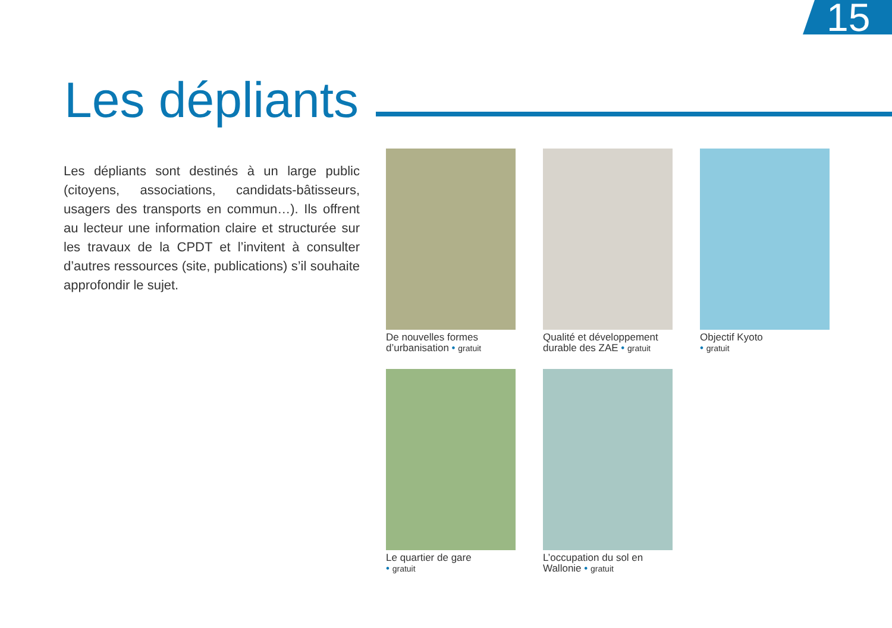15
Les dépliants
Les dépliants sont destinés à un large public (citoyens, associations, candidats-bâtisseurs, usagers des transports en commun…). Ils offrent au lecteur une information claire et structurée sur les travaux de la CPDT et l’invitent à consulter d’autres ressources (site, publications) s’il souhaite approfondir le sujet.
De nouvelles formes
d’urbanisation • gratuit
Qualité et développement
durable des ZAE • gratuit
Objectif Kyoto
• gratuit
Le quartier de gare
• gratuit
L’occupation du sol en
Wallonie • gratuit